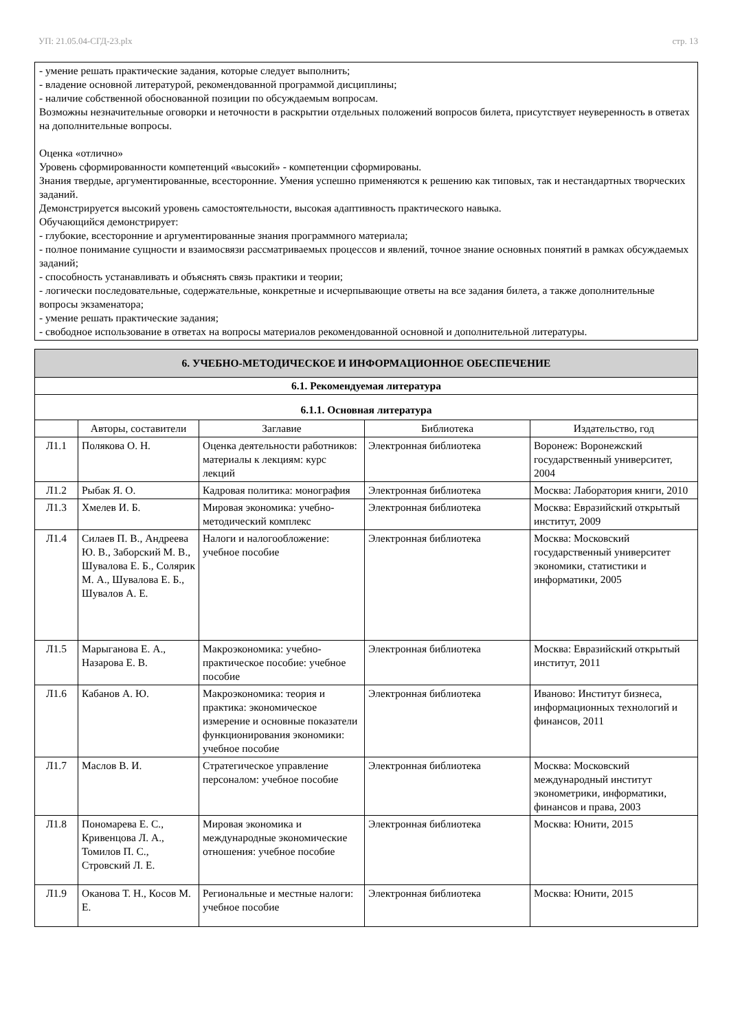УП: 21.05.04-СГД-23.plx стр. 13
- умение решать практические задания, которые следует выполнить;
- владение основной литературой, рекомендованной программой дисциплины;
- наличие собственной обоснованной позиции по обсуждаемым вопросам.
Возможны незначительные оговорки и неточности в раскрытии отдельных положений вопросов билета, присутствует неуверенность в ответах на дополнительные вопросы.
Оценка «отлично»
Уровень сформированности компетенций «высокий» - компетенции сформированы.
Знания твердые, аргументированные, всесторонние. Умения успешно применяются к решению как типовых, так и нестандартных творческих заданий.
Демонстрируется высокий уровень самостоятельности, высокая адаптивность практического навыка.
Обучающийся демонстрирует:
- глубокие, всесторонние и аргументированные знания программного материала;
- полное понимание сущности и взаимосвязи рассматриваемых процессов и явлений, точное знание основных понятий в рамках обсуждаемых заданий;
- способность устанавливать и объяснять связь практики и теории;
- логически последовательные, содержательные, конкретные и исчерпывающие ответы на все задания билета, а также дополнительные вопросы экзаменатора;
- умение решать практические задания;
- свободное использование в ответах на вопросы материалов рекомендованной основной и дополнительной литературы.
| 6. УЧЕБНО-МЕТОДИЧЕСКОЕ И ИНФОРМАЦИОННОЕ ОБЕСПЕЧЕНИЕ | | | | |
| 6.1. Рекомендуемая литература | | | | |
| 6.1.1. Основная литература | | | | |
| | Авторы, составители | Заглавие | Библиотека | Издательство, год |
| Л1.1 | Полякова О. Н. | Оценка деятельности работников: материалы к лекциям: курс лекций | Электронная библиотека | Воронеж: Воронежский государственный университет, 2004 |
| Л1.2 | Рыбак Я. О. | Кадровая политика: монография | Электронная библиотека | Москва: Лаборатория книги, 2010 |
| Л1.3 | Хмелев И. Б. | Мировая экономика: учебно-методический комплекс | Электронная библиотека | Москва: Евразийский открытый институт, 2009 |
| Л1.4 | Силаев П. В., Андреева Ю. В., Заборский М. В., Шувалова Е. Б., Солярик М. А., Шувалова Е. Б., Шувалов А. Е. | Налоги и налогообложение: учебное пособие | Электронная библиотека | Москва: Московский государственный университет экономики, статистики и информатики, 2005 |
| Л1.5 | Марыганова Е. А., Назарова Е. В. | Макроэкономика: учебно-практическое пособие: учебное пособие | Электронная библиотека | Москва: Евразийский открытый институт, 2011 |
| Л1.6 | Кабанов А. Ю. | Макроэкономика: теория и практика: экономическое измерение и основные показатели функционирования экономики: учебное пособие | Электронная библиотека | Иваново: Институт бизнеса, информационных технологий и финансов, 2011 |
| Л1.7 | Маслов В. И. | Стратегическое управление персоналом: учебное пособие | Электронная библиотека | Москва: Московский международный институт эконометрики, информатики, финансов и права, 2003 |
| Л1.8 | Пономарева Е. С., Кривенцова Л. А., Томилов П. С., Стровский Л. Е. | Мировая экономика и международные экономические отношения: учебное пособие | Электронная библиотека | Москва: Юнити, 2015 |
| Л1.9 | Оканова Т. Н., Косов М. Е. | Региональные и местные налоги: учебное пособие | Электронная библиотека | Москва: Юнити, 2015 |